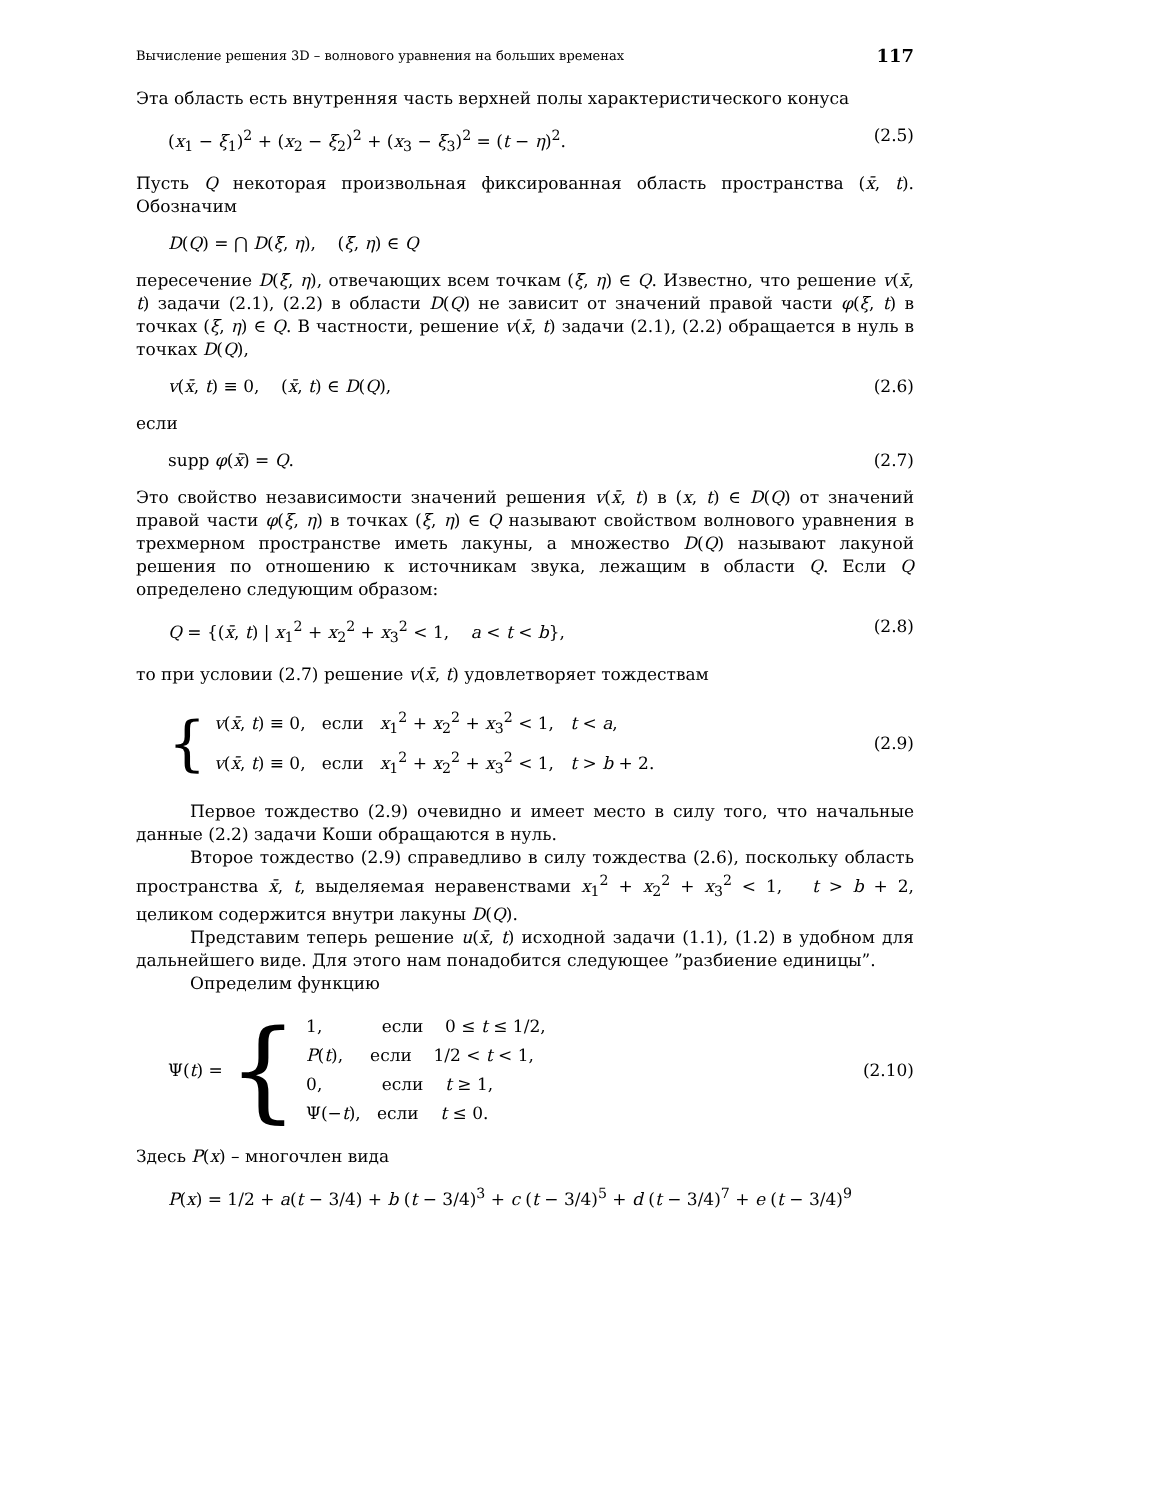Вычисление решения 3D – волнового уравнения на больших временах 117
Эта область есть внутренняя часть верхней полы характеристического конуса
(x<sub>1</sub> − ξ<sub>1</sub>)<sup>2</sup> + (x<sub>2</sub> − ξ<sub>2</sub>)<sup>2</sup> + (x<sub>3</sub> − ξ<sub>3</sub>)<sup>2</sup> = (t − η)<sup>2</sup>. (2.5)
Пусть Q некоторая произвольная фиксированная область пространства (x̄, t). Обозначим
D(Q) = ⋂ D(ξ̄, η), (ξ̄, η) ∈ Q
пересечение D(ξ̄, η), отвечающих всем точкам (ξ̄, η) ∈ Q. Известно, что решение v(x̄, t) задачи (2.1), (2.2) в области D(Q) не зависит от значений правой части φ(ξ, t) в точках (ξ, η) ∈ Q. В частности, решение v(x̄, t) задачи (2.1), (2.2) обращается в нуль в точках D(Q),
v(x̄, t) ≡ 0, (x̄, t) ∈ D(Q), (2.6)
если
supp φ(x̄) = Q. (2.7)
Это свойство независимости значений решения v(x̄, t) в (x, t) ∈ D(Q) от значений правой части φ(ξ, η) в точках (ξ, η) ∈ Q называют свойством волнового уравнения в трехмерном пространстве иметь лакуны, а множество D(Q) называют лакуной решения по отношению к источникам звука, лежащим в области Q. Если Q определено следующим образом:
Q = {(x̄, t) | x<sub>1</sub><sup>2</sup> + x<sub>2</sub><sup>2</sup> + x<sub>3</sub><sup>2</sup> < 1, a < t < b}, (2.8)
то при условии (2.7) решение v(x̄, t) удовлетворяет тождествам
{
v(x̄, t) ≡ 0, если x<sub>1</sub><sup>2</sup> + x<sub>2</sub><sup>2</sup> + x<sub>3</sub><sup>2</sup> < 1, t < a,
v(x̄, t) ≡ 0, если x<sub>1</sub><sup>2</sup> + x<sub>2</sub><sup>2</sup> + x<sub>3</sub><sup>2</sup> < 1, t > b + 2.
(2.9)
Первое тождество (2.9) очевидно и имеет место в силу того, что начальные данные (2.2) задачи Коши обращаются в нуль.
Второе тождество (2.9) справедливо в силу тождества (2.6), поскольку область пространства x̄, t, выделяемая неравенствами x<sub>1</sub><sup>2</sup> + x<sub>2</sub><sup>2</sup> + x<sub>3</sub><sup>2</sup> < 1, t > b + 2, целиком содержится внутри лакуны D(Q).
Представим теперь решение u(x̄, t) исходной задачи (1.1), (1.2) в удобном для дальнейшего виде. Для этого нам понадобится следующее ”разбиение единицы”.
Определим функцию
Ψ(t) = {
1, если 0 ≤ t ≤ 1/2,
P(t), если 1/2 < t < 1,
0, если t ≥ 1,
Ψ(−t), если t ≤ 0.
(2.10)
Здесь P(x) – многочлен вида
P(x) = 1/2 + a(t − 3/4) + b (t − 3/4)<sup>3</sup> + c (t − 3/4)<sup>5</sup> + d (t − 3/4)<sup>7</sup> + e (t − 3/4)<sup>9</sup>